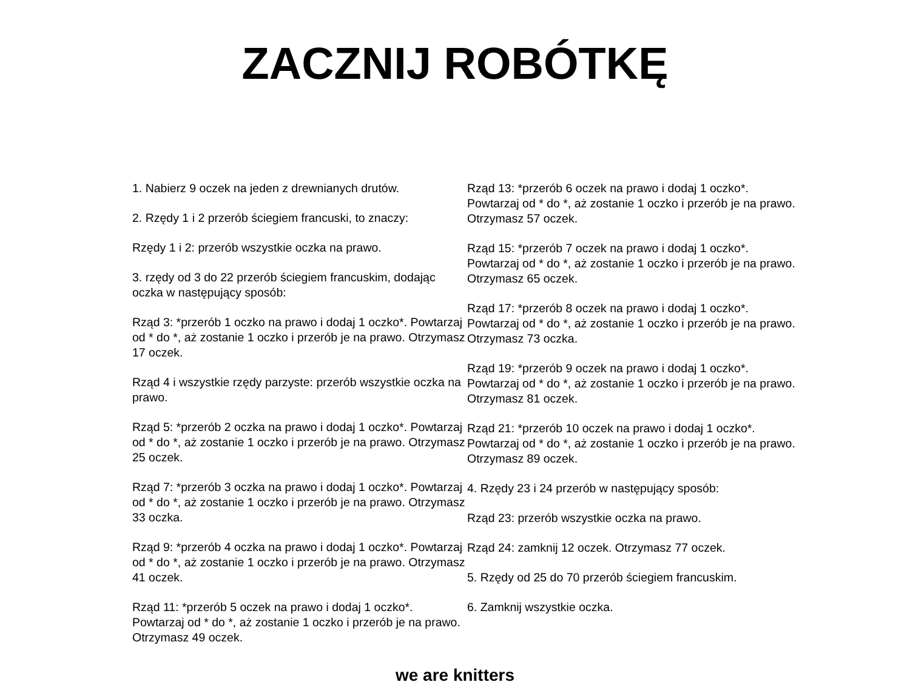ZACZNIJ ROBÓTKĘ
1. Nabierz 9 oczek na jeden z drewnianych drutów.
2. Rzędy 1 i 2 przerób ściegiem francuski, to znaczy:
Rzędy 1 i 2: przerób wszystkie oczka na prawo.
3. rzędy od 3 do 22 przerób ściegiem francuskim, dodając oczka w następujący sposób:
Rząd 3: *przerób 1 oczko na prawo i dodaj 1 oczko*. Powtarzaj od * do *, aż zostanie 1 oczko i przerób je na prawo. Otrzymasz 17 oczek.
Rząd 4 i wszystkie rzędy parzyste: przerób wszystkie oczka na prawo.
Rząd 5: *przerób 2 oczka na prawo i dodaj 1 oczko*. Powtarzaj od * do *, aż zostanie 1 oczko i przerób je na prawo. Otrzymasz 25 oczek.
Rząd 7: *przerób 3 oczka na prawo i dodaj 1 oczko*. Powtarzaj od * do *, aż zostanie 1 oczko i przerób je na prawo. Otrzymasz 33 oczka.
Rząd 9: *przerób 4 oczka na prawo i dodaj 1 oczko*. Powtarzaj od * do *, aż zostanie 1 oczko i przerób je na prawo. Otrzymasz 41 oczek.
Rząd 11: *przerób 5 oczek na prawo i dodaj 1 oczko*. Powtarzaj od * do *, aż zostanie 1 oczko i przerób je na prawo. Otrzymasz 49 oczek.
Rząd 13: *przerób 6 oczek na prawo i dodaj 1 oczko*. Powtarzaj od * do *, aż zostanie 1 oczko i przerób je na prawo. Otrzymasz 57 oczek.
Rząd 15: *przerób 7 oczek na prawo i dodaj 1 oczko*. Powtarzaj od * do *, aż zostanie 1 oczko i przerób je na prawo. Otrzymasz 65 oczek.
Rząd 17: *przerób 8 oczek na prawo i dodaj 1 oczko*. Powtarzaj od * do *, aż zostanie 1 oczko i przerób je na prawo. Otrzymasz 73 oczka.
Rząd 19: *przerób 9 oczek na prawo i dodaj 1 oczko*. Powtarzaj od * do *, aż zostanie 1 oczko i przerób je na prawo. Otrzymasz 81 oczek.
Rząd 21: *przerób 10 oczek na prawo i dodaj 1 oczko*. Powtarzaj od * do *, aż zostanie 1 oczko i przerób je na prawo. Otrzymasz 89 oczek.
4. Rzędy 23 i 24 przerób w następujący sposób:
Rząd 23: przerób wszystkie oczka na prawo.
Rząd 24: zamknij 12 oczek. Otrzymasz 77 oczek.
5. Rzędy od 25 do 70 przerób ściegiem francuskim.
6. Zamknij wszystkie oczka.
we are knitters